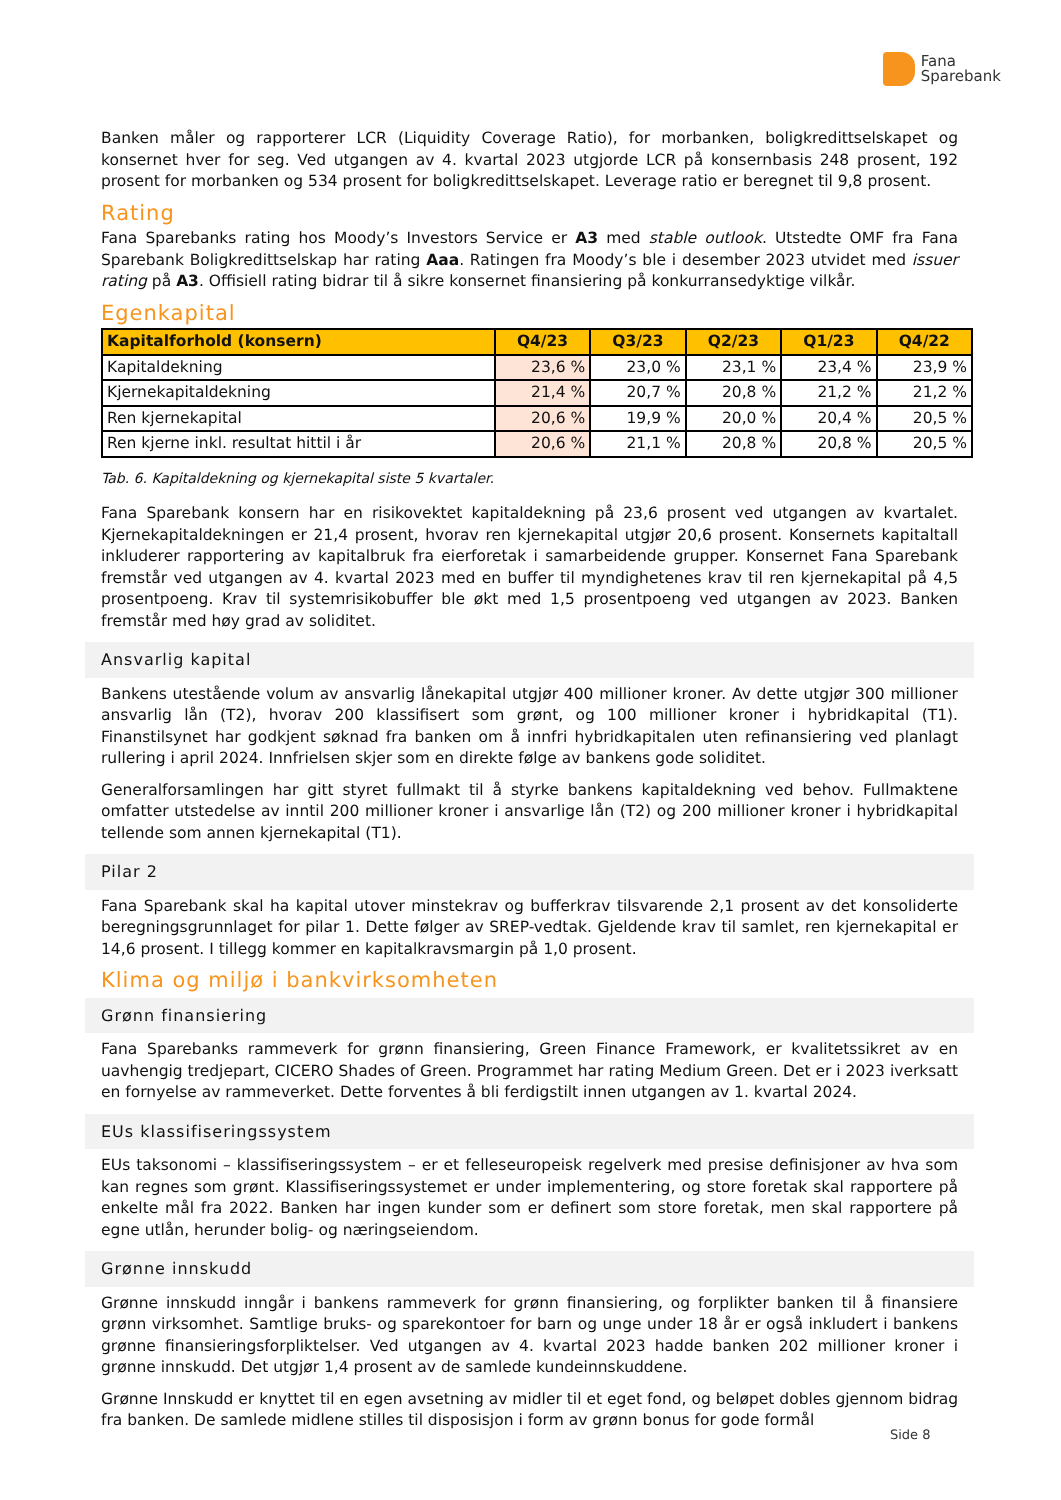Fana
Sparebank
Banken måler og rapporterer LCR (Liquidity Coverage Ratio), for morbanken, boligkredittselskapet og konsernet hver for seg. Ved utgangen av 4. kvartal 2023 utgjorde LCR på konsernbasis 248 prosent, 192 prosent for morbanken og 534 prosent for boligkredittselskapet. Leverage ratio er beregnet til 9,8 prosent.
Rating
Fana Sparebanks rating hos Moody’s Investors Service er A3 med stable outlook. Utstedte OMF fra Fana Sparebank Boligkredittselskap har rating Aaa. Ratingen fra Moody’s ble i desember 2023 utvidet med issuer rating på A3. Offisiell rating bidrar til å sikre konsernet finansiering på konkurransedyktige vilkår.
Egenkapital
| Kapitalforhold (konsern) | Q4/23 | Q3/23 | Q2/23 | Q1/23 | Q4/22 |
| --- | --- | --- | --- | --- | --- |
| Kapitaldekning | 23,6 % | 23,0 % | 23,1 % | 23,4 % | 23,9 % |
| Kjernekapitaldekning | 21,4 % | 20,7 % | 20,8 % | 21,2 % | 21,2 % |
| Ren kjernekapital | 20,6 % | 19,9 % | 20,0 % | 20,4 % | 20,5 % |
| Ren kjerne inkl. resultat hittil i år | 20,6 % | 21,1 % | 20,8 % | 20,8 % | 20,5 % |
Tab. 6. Kapitaldekning og kjernekapital siste 5 kvartaler.
Fana Sparebank konsern har en risikovektet kapitaldekning på 23,6 prosent ved utgangen av kvartalet. Kjernekapitaldekningen er 21,4 prosent, hvorav ren kjernekapital utgjør 20,6 prosent. Konsernets kapital­tall inkluderer rapportering av kapitalbruk fra eierforetak i samarbeidende grupper. Konsernet Fana Sparebank fremstår ved utgangen av 4. kvartal 2023 med en buffer til myndighetenes krav til ren kjernekapital på 4,5 prosentpoeng. Krav til systemrisikobuffer ble økt med 1,5 prosentpoeng ved utgangen av 2023. Banken fremstår med høy grad av soliditet.
Ansvarlig kapital
Bankens utestående volum av ansvarlig lånekapital utgjør 400 millioner kroner. Av dette utgjør 300 millioner ansvarlig lån (T2), hvorav 200 klassifisert som grønt, og 100 millioner kroner i hybridkapital (T1). Finanstilsynet har godkjent søknad fra banken om å innfri hybridkapitalen uten refinansiering ved plan­lagt rullering i april 2024. Innfrielsen skjer som en direkte følge av bankens gode soliditet.
Generalforsamlingen har gitt styret fullmakt til å styrke bankens kapitaldekning ved behov. Fullmaktene omfatter utstedelse av inntil 200 millioner kroner i ansvarlige lån (T2) og 200 millioner kroner i hybridkapital tellende som annen kjernekapital (T1).
Pilar 2
Fana Sparebank skal ha kapital utover minstekrav og bufferkrav tilsvarende 2,1 prosent av det konsoli­derte beregningsgrunnlaget for pilar 1. Dette følger av SREP-vedtak. Gjeldende krav til samlet, ren kjerne­kapital er 14,6 prosent. I tillegg kommer en kapitalkravsmargin på 1,0 prosent.
Klima og miljø i bankvirksomheten
Grønn finansiering
Fana Sparebanks rammeverk for grønn finansiering, Green Finance Framework, er kvalitetssikret av en uavhengig tredjepart, CICERO Shades of Green. Programmet har rating Medium Green. Det er i 2023 iverksatt en fornyelse av rammeverket. Dette forventes å bli ferdigstilt innen utgangen av 1. kvartal 2024.
EUs klassifiseringssystem
EUs taksonomi – klassifiseringssystem – er et felleseuropeisk regelverk med presise definisjoner av hva som kan regnes som grønt. Klassifiseringssystemet er under implementering, og store foretak skal rapportere på enkelte mål fra 2022. Banken har ingen kunder som er definert som store foretak, men skal rapportere på egne utlån, herunder bolig- og næringseiendom.
Grønne innskudd
Grønne innskudd inngår i bankens rammeverk for grønn finansiering, og forplikter banken til å finansiere grønn virksomhet. Samtlige bruks- og sparekontoer for barn og unge under 18 år er også inkludert i bankens grønne finansieringsforpliktelser. Ved utgangen av 4. kvartal 2023 hadde banken 202 millioner kroner i grønne innskudd. Det utgjør 1,4 prosent av de samlede kundeinnskuddene.
Grønne Innskudd er knyttet til en egen avsetning av midler til et eget fond, og beløpet dobles gjennom bidrag fra banken. De samlede midlene stilles til disposisjon i form av grønn bonus for gode formål
Side 8